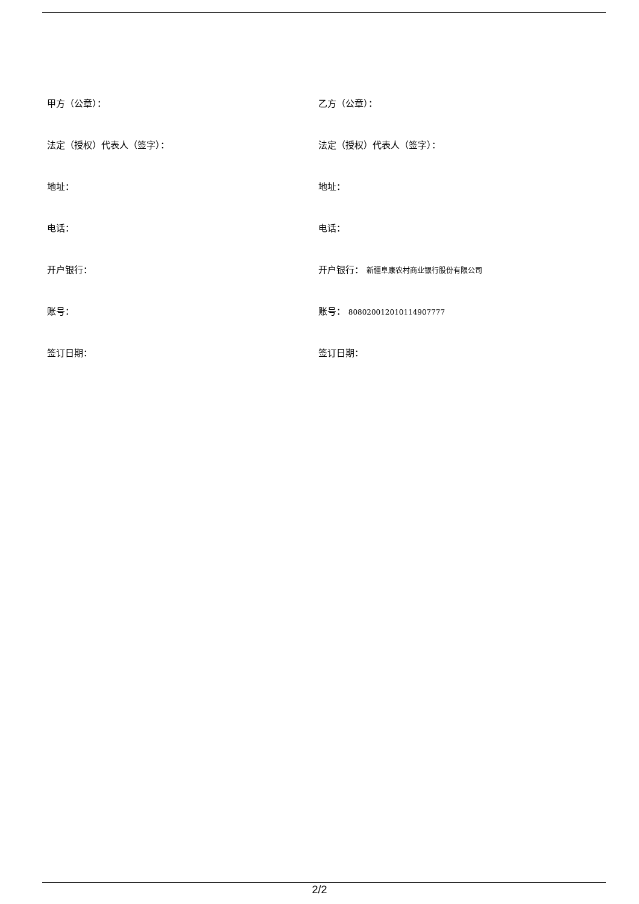| 甲方（公章）： | 乙方（公章）： |
| 法定（授权）代表人（签字）： | 法定（授权）代表人（签字）： |
| 地址： | 地址： |
| 电话： | 电话： |
| 开户银行： | 开户银行： 新疆阜康农村商业银行股份有限公司 |
| 账号： | 账号： 80802001201011490​7777 |
| 签订日期： | 签订日期： |
2/2